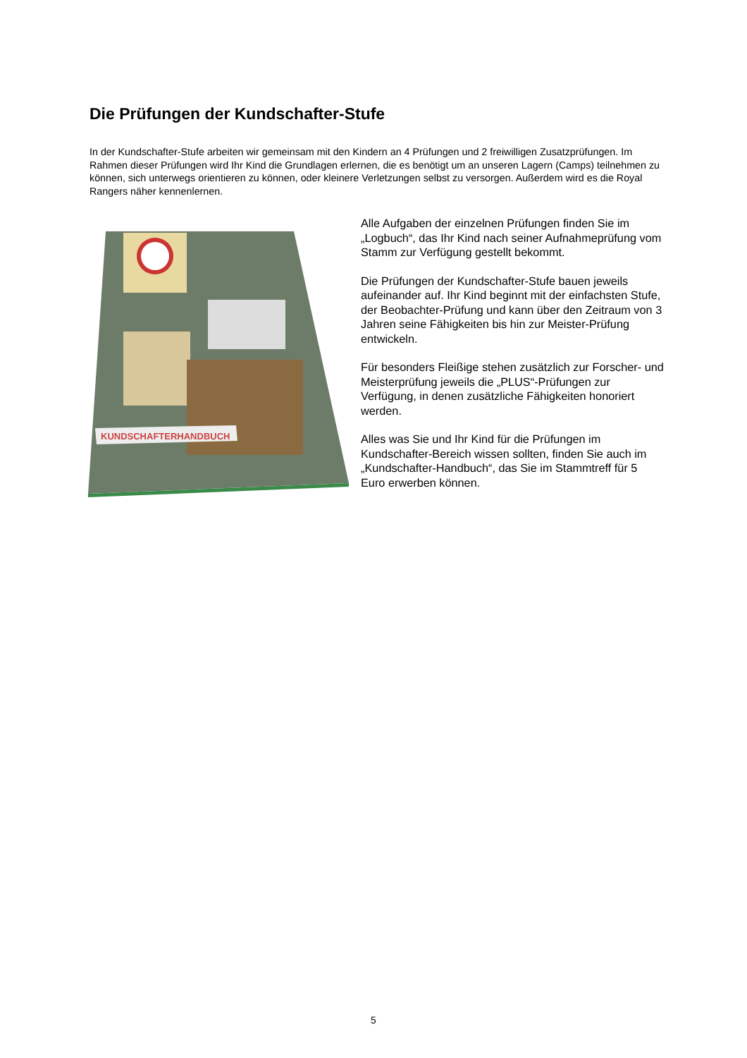Die Prüfungen der Kundschafter-Stufe
In der Kundschafter-Stufe arbeiten wir gemeinsam mit den Kindern an 4 Prüfungen und 2 freiwilligen Zusatzprüfungen. Im Rahmen dieser Prüfungen wird Ihr Kind die Grundlagen erlernen, die es benötigt um an unseren Lagern (Camps) teilnehmen zu können, sich unterwegs orientieren zu können, oder kleinere Verletzungen selbst zu versorgen. Außerdem wird es die Royal Rangers näher kennenlernen.
KUNDSCHAFTERHANDBUCH
Alle Aufgaben der einzelnen Prüfungen finden Sie im „Logbuch“, das Ihr Kind nach seiner Aufnahmeprüfung vom Stamm zur Verfügung gestellt bekommt.
Die Prüfungen der Kundschafter-Stufe bauen jeweils aufeinander auf. Ihr Kind beginnt mit der einfachsten Stufe, der Beobachter-Prüfung und kann über den Zeitraum von 3 Jahren seine Fähigkeiten bis hin zur Meister-Prüfung entwickeln.
Für besonders Fleißige stehen zusätzlich zur Forscher- und Meisterprüfung jeweils die „PLUS“-Prüfungen zur Verfügung, in denen zusätzliche Fähigkeiten honoriert werden.
Alles was Sie und Ihr Kind für die Prüfungen im Kundschafter-Bereich wissen sollten, finden Sie auch im „Kundschafter-Handbuch“, das Sie im Stammtreff für 5 Euro erwerben können.
5